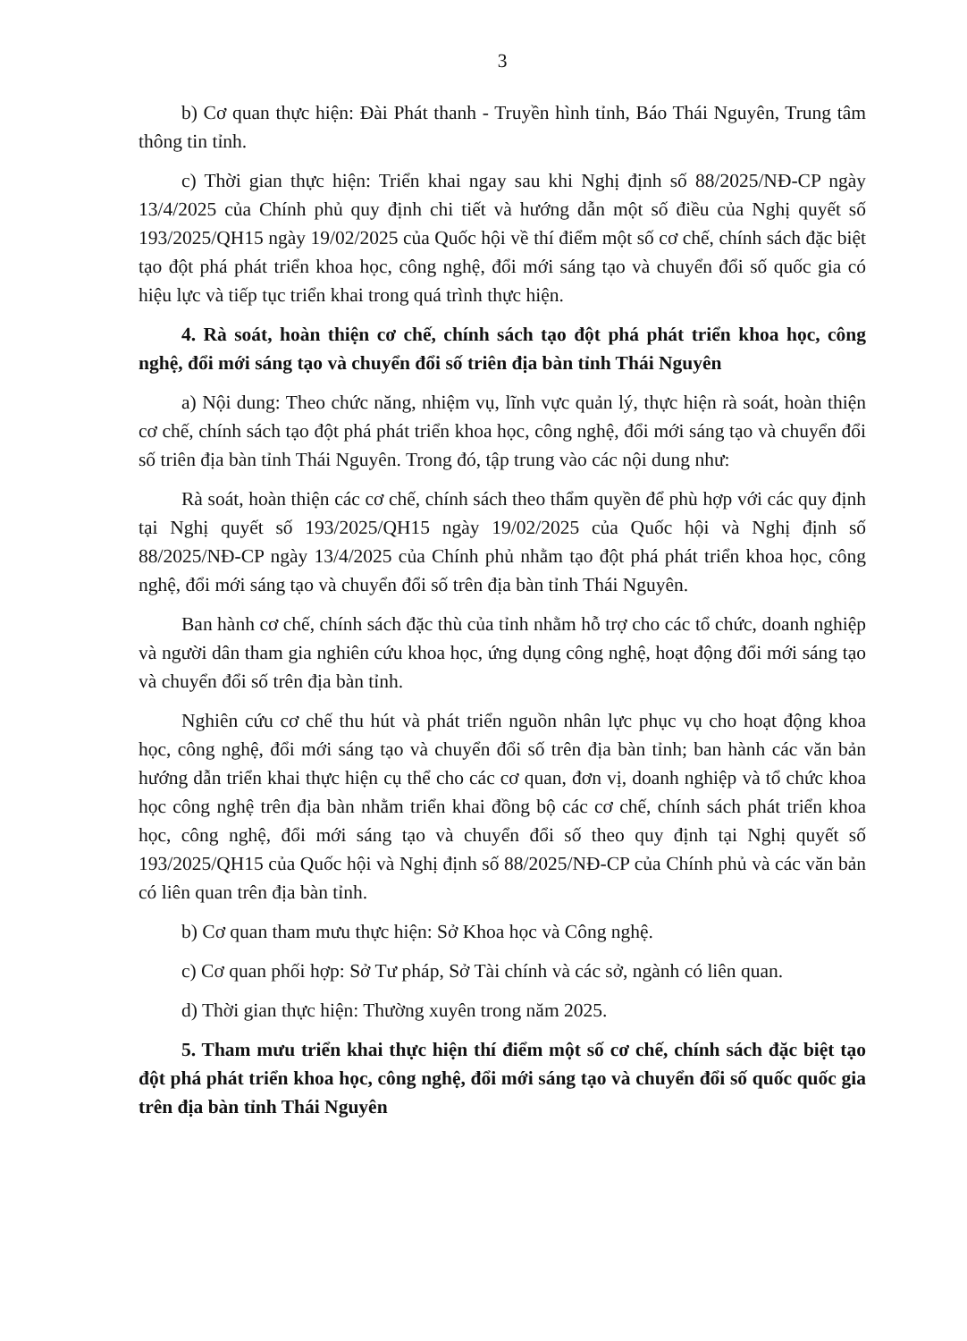3
b) Cơ quan thực hiện: Đài Phát thanh - Truyền hình tỉnh, Báo Thái Nguyên, Trung tâm thông tin tỉnh.
c) Thời gian thực hiện: Triển khai ngay sau khi Nghị định số 88/2025/NĐ-CP ngày 13/4/2025 của Chính phủ quy định chi tiết và hướng dẫn một số điều của Nghị quyết số 193/2025/QH15 ngày 19/02/2025 của Quốc hội về thí điểm một số cơ chế, chính sách đặc biệt tạo đột phá phát triển khoa học, công nghệ, đổi mới sáng tạo và chuyển đổi số quốc gia có hiệu lực và tiếp tục triển khai trong quá trình thực hiện.
4. Rà soát, hoàn thiện cơ chế, chính sách tạo đột phá phát triển khoa học, công nghệ, đổi mới sáng tạo và chuyển đổi số triên địa bàn tỉnh Thái Nguyên
a) Nội dung: Theo chức năng, nhiệm vụ, lĩnh vực quản lý, thực hiện rà soát, hoàn thiện cơ chế, chính sách tạo đột phá phát triển khoa học, công nghệ, đổi mới sáng tạo và chuyển đổi số triên địa bàn tỉnh Thái Nguyên. Trong đó, tập trung vào các nội dung như:
Rà soát, hoàn thiện các cơ chế, chính sách theo thẩm quyền để phù hợp với các quy định tại Nghị quyết số 193/2025/QH15 ngày 19/02/2025 của Quốc hội và Nghị định số 88/2025/NĐ-CP ngày 13/4/2025 của Chính phủ nhằm tạo đột phá phát triển khoa học, công nghệ, đổi mới sáng tạo và chuyển đổi số trên địa bàn tỉnh Thái Nguyên.
Ban hành cơ chế, chính sách đặc thù của tỉnh nhằm hỗ trợ cho các tổ chức, doanh nghiệp và người dân tham gia nghiên cứu khoa học, ứng dụng công nghệ, hoạt động đổi mới sáng tạo và chuyển đổi số trên địa bàn tỉnh.
Nghiên cứu cơ chế thu hút và phát triển nguồn nhân lực phục vụ cho hoạt động khoa học, công nghệ, đổi mới sáng tạo và chuyển đổi số trên địa bàn tỉnh; ban hành các văn bản hướng dẫn triển khai thực hiện cụ thể cho các cơ quan, đơn vị, doanh nghiệp và tổ chức khoa học công nghệ trên địa bàn nhằm triển khai đồng bộ các cơ chế, chính sách phát triển khoa học, công nghệ, đổi mới sáng tạo và chuyển đổi số theo quy định tại Nghị quyết số 193/2025/QH15 của Quốc hội và Nghị định số 88/2025/NĐ-CP của Chính phủ và các văn bản có liên quan trên địa bàn tỉnh.
b) Cơ quan tham mưu thực hiện: Sở Khoa học và Công nghệ.
c) Cơ quan phối hợp: Sở Tư pháp, Sở Tài chính và các sở, ngành có liên quan.
d) Thời gian thực hiện: Thường xuyên trong năm 2025.
5. Tham mưu triển khai thực hiện thí điểm một số cơ chế, chính sách đặc biệt tạo đột phá phát triển khoa học, công nghệ, đổi mới sáng tạo và chuyển đổi số quốc quốc gia trên địa bàn tỉnh Thái Nguyên